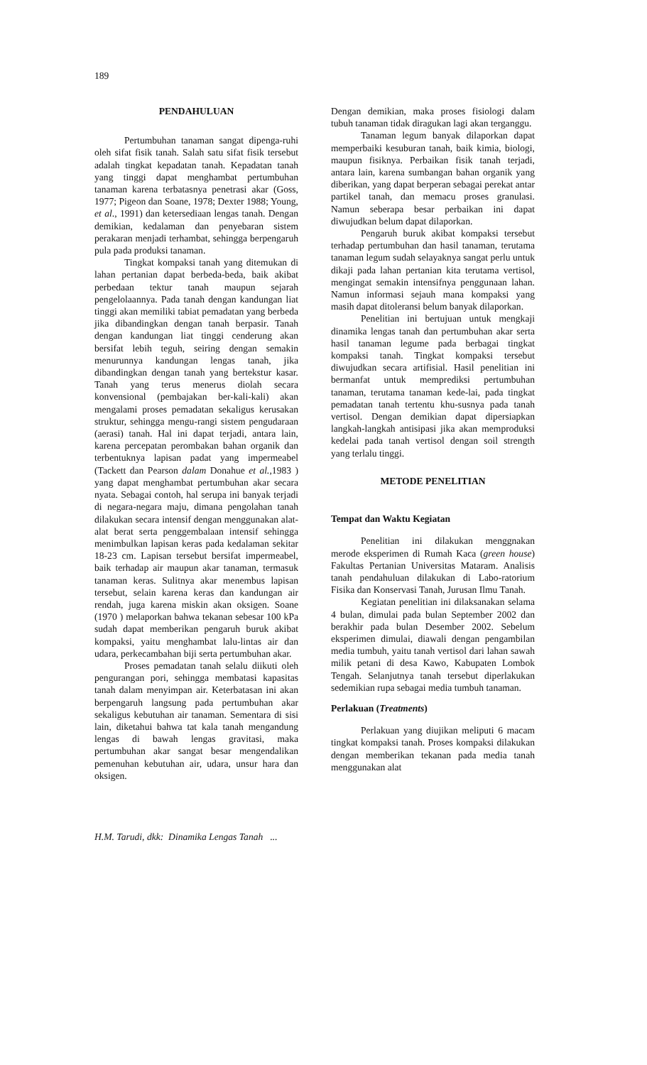189
PENDAHULUAN
Pertumbuhan tanaman sangat dipenga-ruhi oleh sifat fisik tanah. Salah satu sifat fisik tersebut adalah tingkat kepadatan tanah. Kepadatan tanah yang tinggi dapat menghambat pertumbuhan tanaman karena terbatasnya penetrasi akar (Goss, 1977; Pigeon dan Soane, 1978; Dexter 1988; Young, et al., 1991) dan ketersediaan lengas tanah. Dengan demikian, kedalaman dan penyebaran sistem perakaran menjadi terhambat, sehingga berpengaruh pula pada produksi tanaman.
Tingkat kompaksi tanah yang ditemukan di lahan pertanian dapat berbeda-beda, baik akibat perbedaan tektur tanah maupun sejarah pengelolaannya. Pada tanah dengan kandungan liat tinggi akan memiliki tabiat pemadatan yang berbeda jika dibandingkan dengan tanah berpasir. Tanah dengan kandungan liat tinggi cenderung akan bersifat lebih teguh, seiring dengan semakin menurunnya kandungan lengas tanah, jika dibandingkan dengan tanah yang bertekstur kasar. Tanah yang terus menerus diolah secara konvensional (pembajakan ber-kali-kali) akan mengalami proses pemadatan sekaligus kerusakan struktur, sehingga mengu-rangi sistem pengudaraan (aerasi) tanah. Hal ini dapat terjadi, antara lain, karena percepatan perombakan bahan organik dan terbentuknya lapisan padat yang impermeabel (Tackett dan Pearson dalam Donahue et al., 1983 ) yang dapat menghambat pertumbuhan akar secara nyata. Sebagai contoh, hal serupa ini banyak terjadi di negara-negara maju, dimana pengolahan tanah dilakukan secara intensif dengan menggunakan alat-alat berat serta penggembalaan intensif sehingga menimbulkan lapisan keras pada kedalaman sekitar 18-23 cm. Lapisan tersebut bersifat impermeabel, baik terhadap air maupun akar tanaman, termasuk tanaman keras. Sulitnya akar menembus lapisan tersebut, selain karena keras dan kandungan air rendah, juga karena miskin akan oksigen. Soane (1970 ) melaporkan bahwa tekanan sebesar 100 kPa sudah dapat memberikan pengaruh buruk akibat kompaksi, yaitu menghambat lalu-lintas air dan udara, perkecambahan biji serta pertumbuhan akar.
Proses pemadatan tanah selalu diikuti oleh pengurangan pori, sehingga membatasi kapasitas tanah dalam menyimpan air. Keterbatasan ini akan berpengaruh langsung pada pertumbuhan akar sekaligus kebutuhan air tanaman. Sementara di sisi lain, diketahui bahwa tat kala tanah mengandung lengas di bawah lengas gravitasi, maka pertumbuhan akar sangat besar mengendalikan pemenuhan kebutuhan air, udara, unsur hara dan oksigen.
Dengan demikian, maka proses fisiologi dalam tubuh tanaman tidak diragukan lagi akan terganggu.
Tanaman legum banyak dilaporkan dapat memperbaiki kesuburan tanah, baik kimia, biologi, maupun fisiknya. Perbaikan fisik tanah terjadi, antara lain, karena sumbangan bahan organik yang diberikan, yang dapat berperan sebagai perekat antar partikel tanah, dan memacu proses granulasi. Namun seberapa besar perbaikan ini dapat diwujudkan belum dapat dilaporkan.
Pengaruh buruk akibat kompaksi tersebut terhadap pertumbuhan dan hasil tanaman, terutama tanaman legum sudah selayaknya sangat perlu untuk dikaji pada lahan pertanian kita terutama vertisol, mengingat semakin intensifnya penggunaan lahan. Namun informasi sejauh mana kompaksi yang masih dapat ditoleransi belum banyak dilaporkan.
Penelitian ini bertujuan untuk mengkaji dinamika lengas tanah dan pertumbuhan akar serta hasil tanaman legume pada berbagai tingkat kompaksi tanah. Tingkat kompaksi tersebut diwujudkan secara artifisial. Hasil penelitian ini bermanfat untuk memprediksi pertumbuhan tanaman, terutama tanaman kede-lai, pada tingkat pemadatan tanah tertentu khu-susnya pada tanah vertisol. Dengan demikian dapat dipersiapkan langkah-langkah antisipasi jika akan memproduksi kedelai pada tanah vertisol dengan soil strength yang terlalu tinggi.
METODE PENELITIAN
Tempat dan Waktu Kegiatan
Penelitian ini dilakukan menggnakan merode eksperimen di Rumah Kaca (green house) Fakultas Pertanian Universitas Mataram. Analisis tanah pendahuluan dilakukan di Labo-ratorium Fisika dan Konservasi Tanah, Jurusan Ilmu Tanah.
Kegiatan penelitian ini dilaksanakan selama 4 bulan, dimulai pada bulan September 2002 dan berakhir pada bulan Desember 2002. Sebelum eksperimen dimulai, diawali dengan pengambilan media tumbuh, yaitu tanah vertisol dari lahan sawah milik petani di desa Kawo, Kabupaten Lombok Tengah. Selanjutnya tanah tersebut diperlakukan sedemikian rupa sebagai media tumbuh tanaman.
Perlakuan (Treatments)
Perlakuan yang diujikan meliputi 6 macam tingkat kompaksi tanah. Proses kompaksi dilakukan dengan memberikan tekanan pada media tanah menggunakan alat
H.M. Tarudi, dkk: Dinamika Lengas Tanah ...